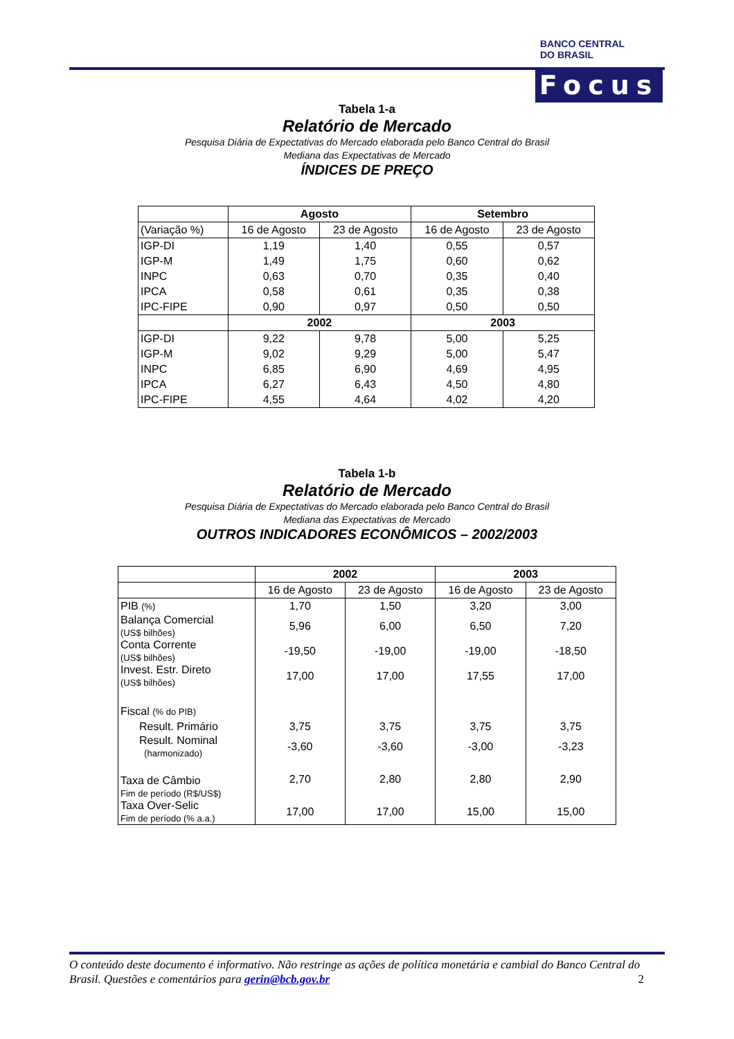BANCO CENTRAL
DO BRASIL
Focus
Tabela 1-a
Relatório de Mercado
Pesquisa Diária de Expectativas do Mercado elaborada pelo Banco Central do Brasil
Mediana das Expectativas de Mercado
ÍNDICES DE PREÇO
| | Agosto | | Setembro | |
| --- | --- | --- | --- | --- |
| (Variação %) | 16 de Agosto | 23 de Agosto | 16 de Agosto | 23 de Agosto |
| IGP-DI | 1,19 | 1,40 | 0,55 | 0,57 |
| IGP-M | 1,49 | 1,75 | 0,60 | 0,62 |
| INPC | 0,63 | 0,70 | 0,35 | 0,40 |
| IPCA | 0,58 | 0,61 | 0,35 | 0,38 |
| IPC-FIPE | 0,90 | 0,97 | 0,50 | 0,50 |
| | 2002 | | 2003 | |
| IGP-DI | 9,22 | 9,78 | 5,00 | 5,25 |
| IGP-M | 9,02 | 9,29 | 5,00 | 5,47 |
| INPC | 6,85 | 6,90 | 4,69 | 4,95 |
| IPCA | 6,27 | 6,43 | 4,50 | 4,80 |
| IPC-FIPE | 4,55 | 4,64 | 4,02 | 4,20 |
Tabela 1-b
Relatório de Mercado
Pesquisa Diária de Expectativas do Mercado elaborada pelo Banco Central do Brasil
Mediana das Expectativas de Mercado
OUTROS INDICADORES ECONÔMICOS – 2002/2003
| | 2002 | | 2003 | |
| --- | --- | --- | --- | --- |
| | 16 de Agosto | 23 de Agosto | 16 de Agosto | 23 de Agosto |
| PIB (%) | 1,70 | 1,50 | 3,20 | 3,00 |
| Balança Comercial (US$ bilhões) | 5,96 | 6,00 | 6,50 | 7,20 |
| Conta Corrente (US$ bilhões) | -19,50 | -19,00 | -19,00 | -18,50 |
| Invest. Estr. Direto (US$ bilhões) | 17,00 | 17,00 | 17,55 | 17,00 |
| Fiscal (% do PIB) | | | | |
| Result. Primário | 3,75 | 3,75 | 3,75 | 3,75 |
| Result. Nominal (harmonizado) | -3,60 | -3,60 | -3,00 | -3,23 |
| Taxa de Câmbio Fim de período (R$/US$) | 2,70 | 2,80 | 2,80 | 2,90 |
| Taxa Over-Selic Fim de período (% a.a.) | 17,00 | 17,00 | 15,00 | 15,00 |
O conteúdo deste documento é informativo. Não restringe as ações de política monetária e cambial do Banco Central do Brasil. Questões e comentários para gerin@bcb.gov.br 2